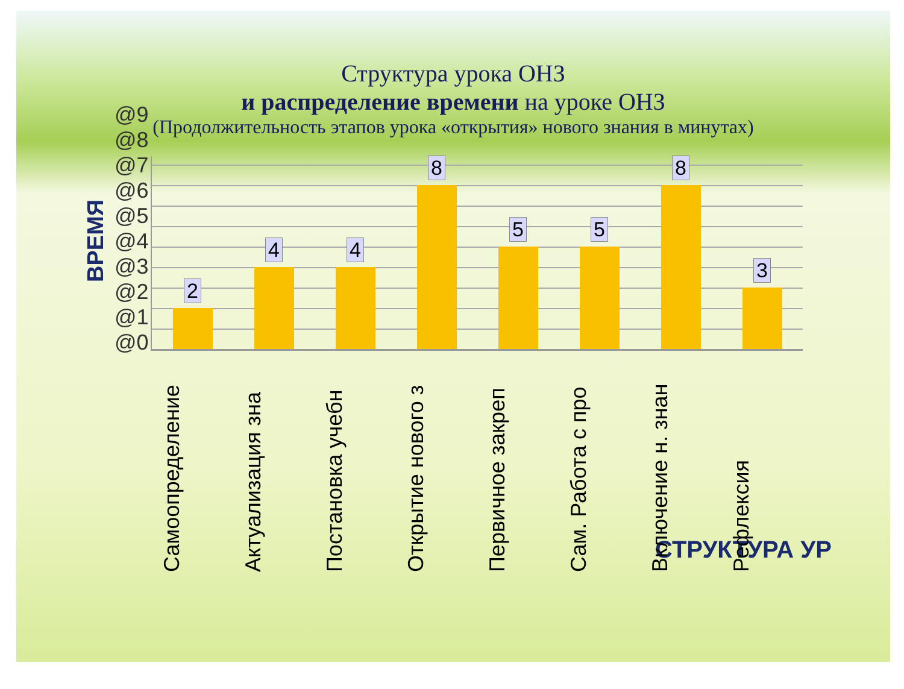Структура урока ОНЗ
и распределение времени на уроке ОНЗ
(Продолжительность этапов урока «открытия» нового знания в минутах)
ВРЕМЯ
@0
@1
@2
@3
@4
@5
@6
@7
@8
@9
2
4
4
8
5
5
8
3
Самоопределение
Актуализация зна
Постановка учебн
Открытие нового з
Первичное закреп
Сам. Работа с про
Включение н. знан
Рефлексия
СТРУКТУРА УР